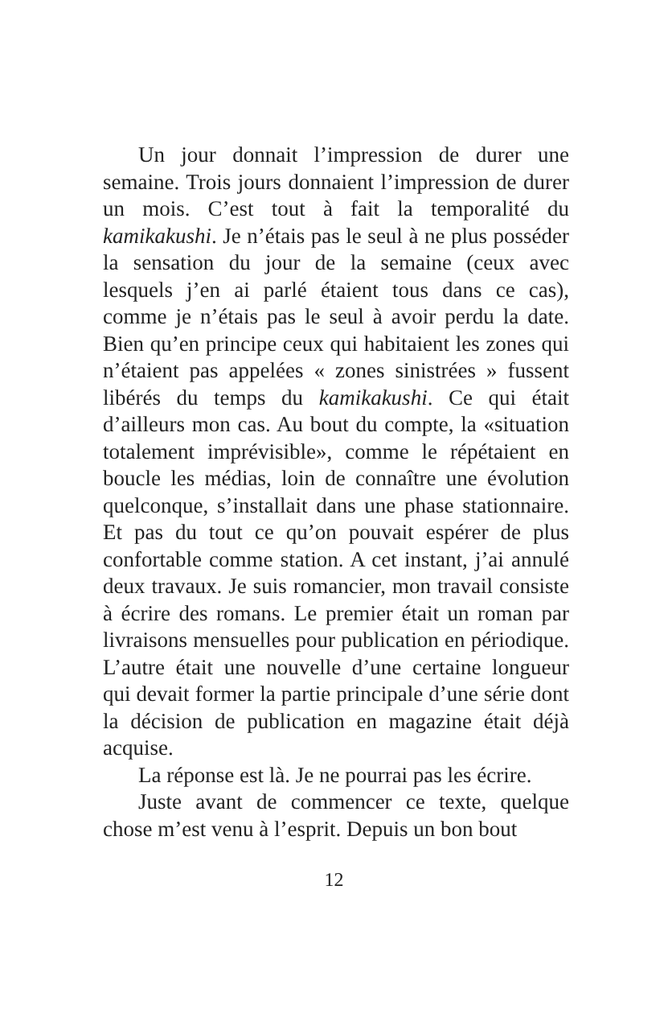Un jour donnait l’impression de durer une semaine. Trois jours donnaient l’impression de durer un mois. C’est tout à fait la temporalité du kamikakushi. Je n’étais pas le seul à ne plus posséder la sensation du jour de la semaine (ceux avec lesquels j’en ai parlé étaient tous dans ce cas), comme je n’étais pas le seul à avoir perdu la date. Bien qu’en principe ceux qui habitaient les zones qui n’étaient pas appelées « zones sinis­trées » fussent libérés du temps du kamikakushi. Ce qui était d’ailleurs mon cas. Au bout du compte, la «situation totalement imprévisible», comme le répétaient en boucle les médias, loin de connaître une évolution quelconque, s’instal­lait dans une phase stationnaire. Et pas du tout ce qu’on pouvait espérer de plus confortable comme station. A cet instant, j’ai annulé deux travaux. Je suis romancier, mon travail consiste à écrire des romans. Le premier était un roman par livrai­sons mensuelles pour publication en périodique. L’autre était une nouvelle d’une certaine longueur qui devait former la partie principale d’une série dont la décision de publication en magazine était déjà acquise.
La réponse est là. Je ne pourrai pas les écrire.
Juste avant de commencer ce texte, quelque chose m’est venu à l’esprit. Depuis un bon bout
12